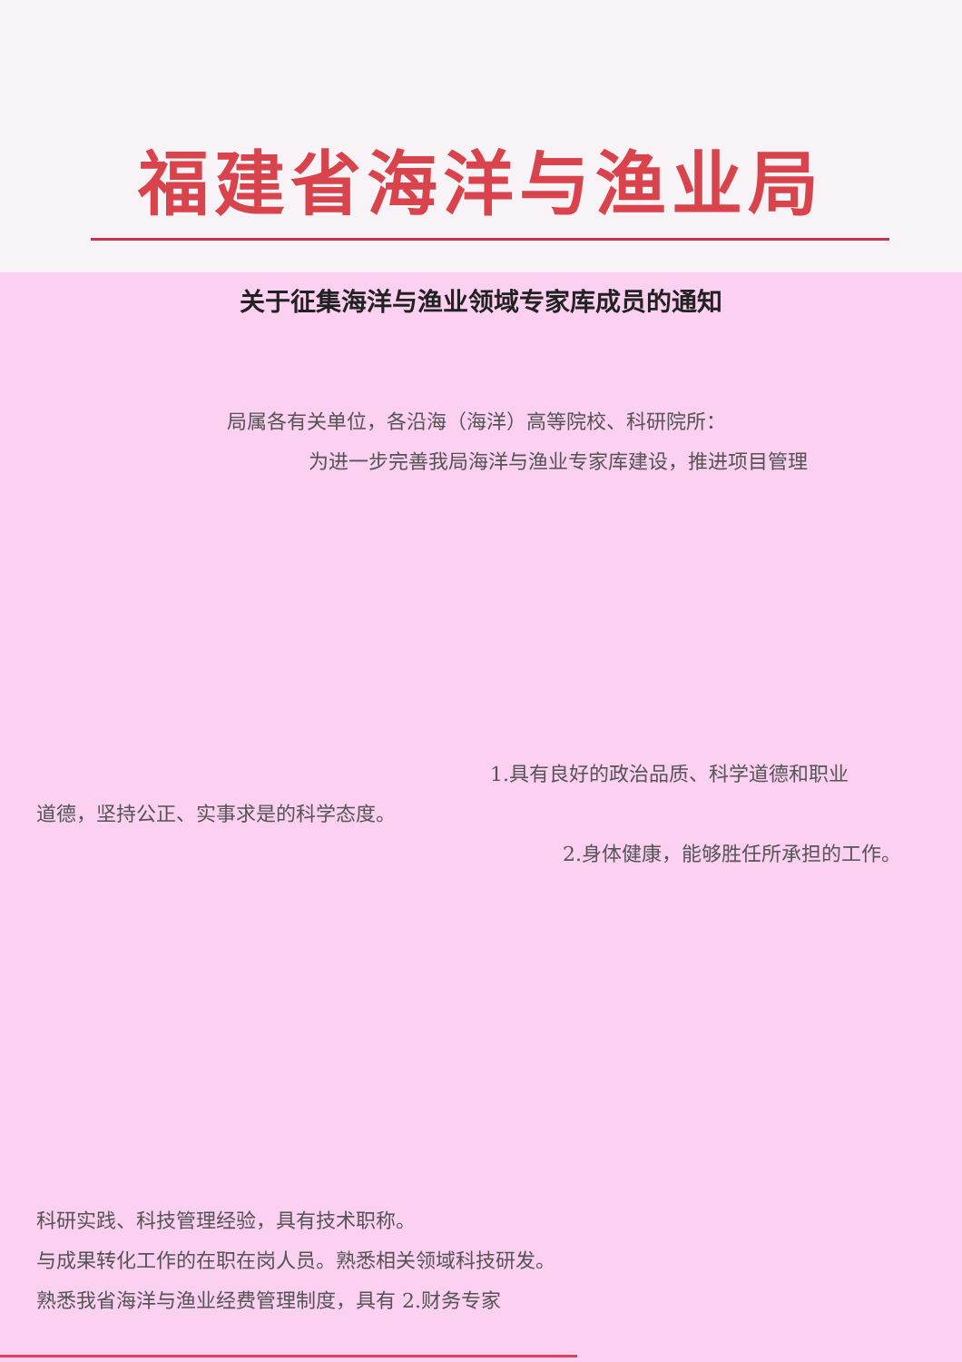福建省海洋与渔业局
关于征集海洋与渔业领域专家库成员的通知
局属各有关单位，各沿海（海洋）高等院校、科研院所：
为进一步完善我局海洋与渔业专家库建设，推进项目管理
1.具有良好的政治品质、科学道德和职业
道德，坚持公正、实事求是的科学态度。
2.身体健康，能够胜任所承担的工作。
科研实践、科技管理经验，具有技术职称。
与成果转化工作的在职在岗人员。熟悉相关领域科技研发。
熟悉我省海洋与渔业经费管理制度，具有 2.财务专家